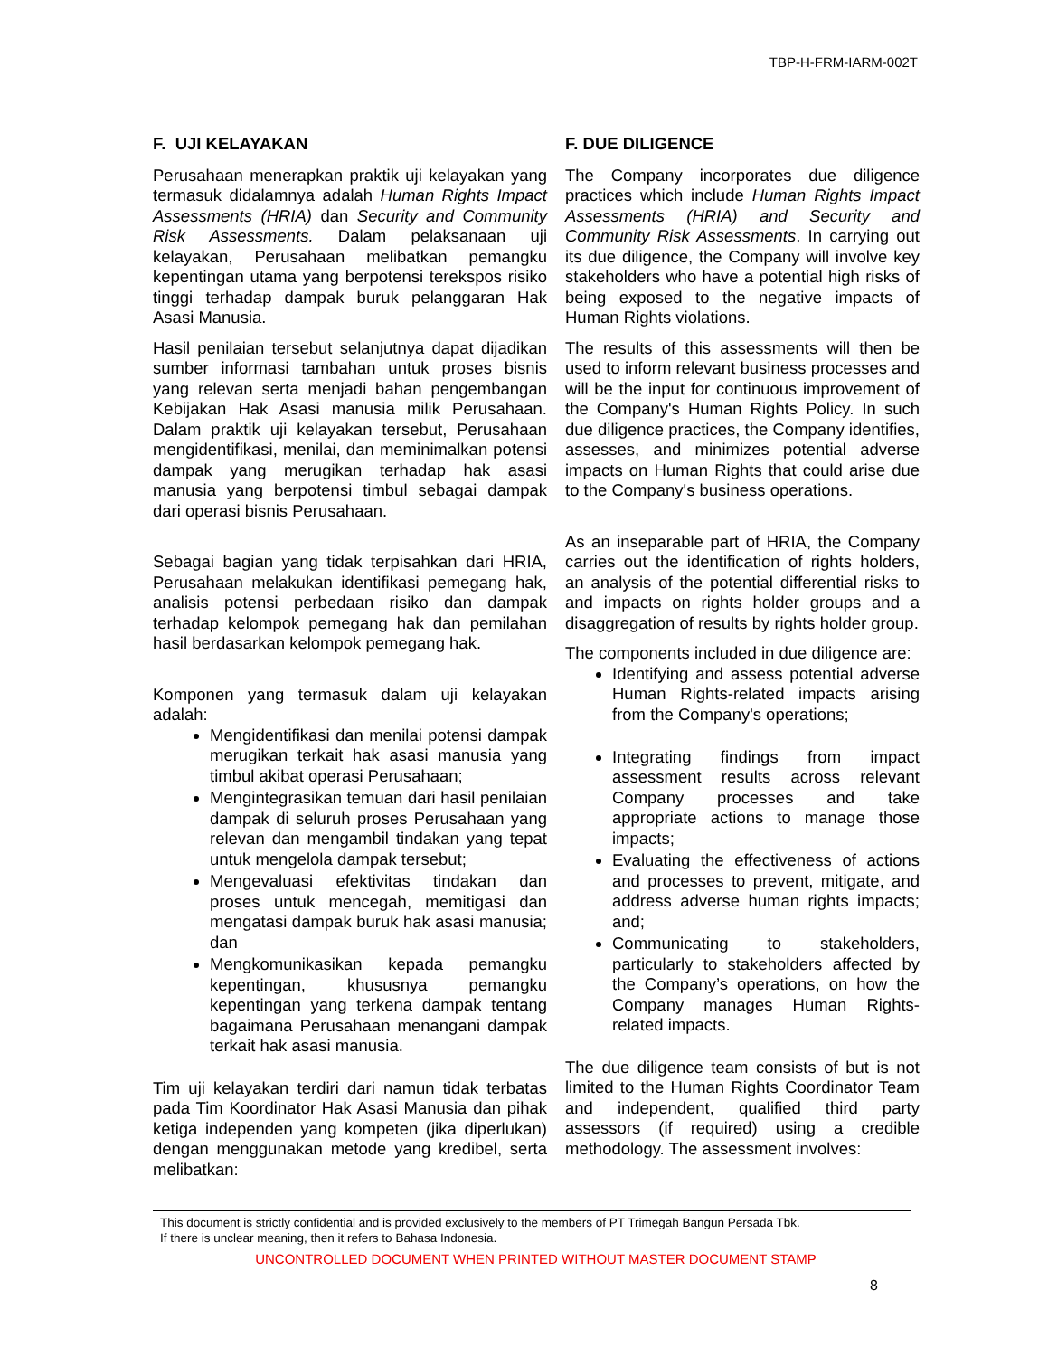TBP-H-FRM-IARM-002T
F. UJI KELAYAKAN
Perusahaan menerapkan praktik uji kelayakan yang termasuk didalamnya adalah Human Rights Impact Assessments (HRIA) dan Security and Community Risk Assessments. Dalam pelaksanaan uji kelayakan, Perusahaan melibatkan pemangku kepentingan utama yang berpotensi terekspos risiko tinggi terhadap dampak buruk pelanggaran Hak Asasi Manusia.
Hasil penilaian tersebut selanjutnya dapat dijadikan sumber informasi tambahan untuk proses bisnis yang relevan serta menjadi bahan pengembangan Kebijakan Hak Asasi manusia milik Perusahaan. Dalam praktik uji kelayakan tersebut, Perusahaan mengidentifikasi, menilai, dan meminimalkan potensi dampak yang merugikan terhadap hak asasi manusia yang berpotensi timbul sebagai dampak dari operasi bisnis Perusahaan.
Sebagai bagian yang tidak terpisahkan dari HRIA, Perusahaan melakukan identifikasi pemegang hak, analisis potensi perbedaan risiko dan dampak terhadap kelompok pemegang hak dan pemilahan hasil berdasarkan kelompok pemegang hak.
Komponen yang termasuk dalam uji kelayakan adalah:
Mengidentifikasi dan menilai potensi dampak merugikan terkait hak asasi manusia yang timbul akibat operasi Perusahaan;
Mengintegrasikan temuan dari hasil penilaian dampak di seluruh proses Perusahaan yang relevan dan mengambil tindakan yang tepat untuk mengelola dampak tersebut;
Mengevaluasi efektivitas tindakan dan proses untuk mencegah, memitigasi dan mengatasi dampak buruk hak asasi manusia; dan
Mengkomunikasikan kepada pemangku kepentingan, khususnya pemangku kepentingan yang terkena dampak tentang bagaimana Perusahaan menangani dampak terkait hak asasi manusia.
Tim uji kelayakan terdiri dari namun tidak terbatas pada Tim Koordinator Hak Asasi Manusia dan pihak ketiga independen yang kompeten (jika diperlukan) dengan menggunakan metode yang kredibel, serta melibatkan:
F. DUE DILIGENCE
The Company incorporates due diligence practices which include Human Rights Impact Assessments (HRIA) and Security and Community Risk Assessments. In carrying out its due diligence, the Company will involve key stakeholders who have a potential high risks of being exposed to the negative impacts of Human Rights violations.
The results of this assessments will then be used to inform relevant business processes and will be the input for continuous improvement of the Company's Human Rights Policy. In such due diligence practices, the Company identifies, assesses, and minimizes potential adverse impacts on Human Rights that could arise due to the Company's business operations.
As an inseparable part of HRIA, the Company carries out the identification of rights holders, an analysis of the potential differential risks to and impacts on rights holder groups and a disaggregation of results by rights holder group.
The components included in due diligence are:
Identifying and assess potential adverse Human Rights-related impacts arising from the Company's operations;
Integrating findings from impact assessment results across relevant Company processes and take appropriate actions to manage those impacts;
Evaluating the effectiveness of actions and processes to prevent, mitigate, and address adverse human rights impacts; and;
Communicating to stakeholders, particularly to stakeholders affected by the Company’s operations, on how the Company manages Human Rights-related impacts.
The due diligence team consists of but is not limited to the Human Rights Coordinator Team and independent, qualified third party assessors (if required) using a credible methodology. The assessment involves:
This document is strictly confidential and is provided exclusively to the members of PT Trimegah Bangun Persada Tbk.
If there is unclear meaning, then it refers to Bahasa Indonesia.
UNCONTROLLED DOCUMENT WHEN PRINTED WITHOUT MASTER DOCUMENT STAMP
8